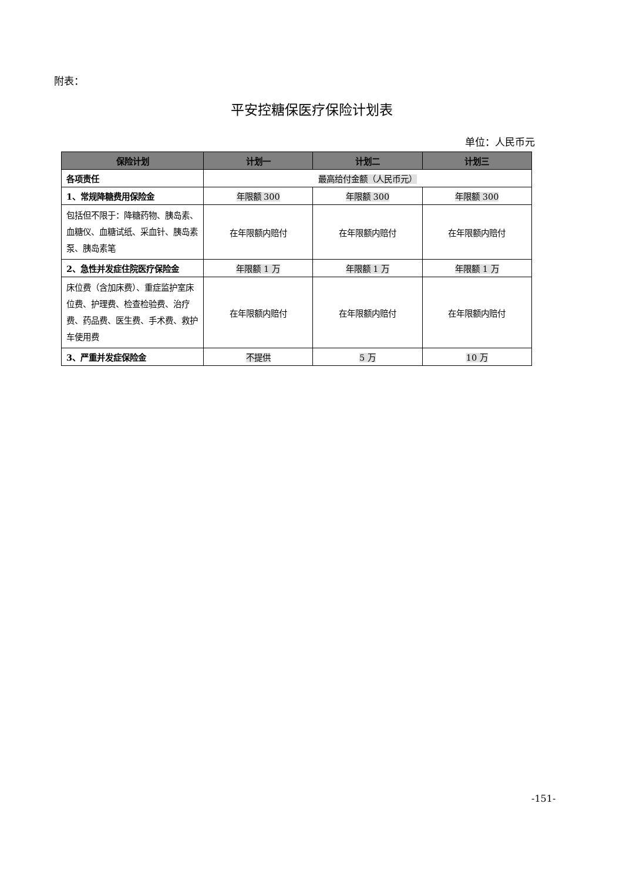附表：
平安控糖保医疗保险计划表
单位：人民币元
| 保险计划 | 计划一 | 计划二 | 计划三 |
| --- | --- | --- | --- |
| 各项责任 | 最高给付金额（人民币元） | | |
| 1、常规降糖费用保险金 | 年限额 300 | 年限额 300 | 年限额 300 |
| 包括但不限于：降糖药物、胰岛素、血糖仪、血糖试纸、采血针、胰岛素泵、胰岛素笔 | 在年限额内赔付 | 在年限额内赔付 | 在年限额内赔付 |
| 2、急性并发症住院医疗保险金 | 年限额 1 万 | 年限额 1 万 | 年限额 1 万 |
| 床位费（含加床费）、重症监护室床位费、护理费、检查检验费、治疗费、药品费、医生费、手术费、救护车使用费 | 在年限额内赔付 | 在年限额内赔付 | 在年限额内赔付 |
| 3、严重并发症保险金 | 不提供 | 5 万 | 10 万 |
-151-